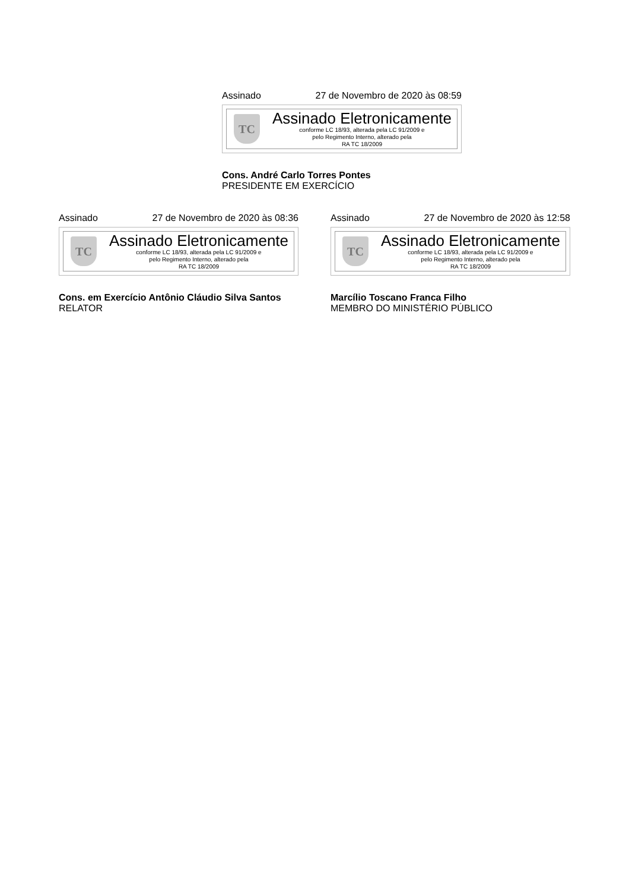Assinado 27 de Novembro de 2020 às 08:59
TC
Assinado Eletronicamente
conforme LC 18/93, alterada pela LC 91/2009 e
pelo Regimento Interno, alterado pela
RA TC 18/2009
Cons. André Carlo Torres Pontes
PRESIDENTE EM EXERCÍCIO
Assinado 27 de Novembro de 2020 às 08:36
TC
Assinado Eletronicamente
conforme LC 18/93, alterada pela LC 91/2009 e
pelo Regimento Interno, alterado pela
RA TC 18/2009
Cons. em Exercício Antônio Cláudio Silva Santos
RELATOR
Assinado 27 de Novembro de 2020 às 12:58
TC
Assinado Eletronicamente
conforme LC 18/93, alterada pela LC 91/2009 e
pelo Regimento Interno, alterado pela
RA TC 18/2009
Marcílio Toscano Franca Filho
MEMBRO DO MINISTÉRIO PÚBLICO